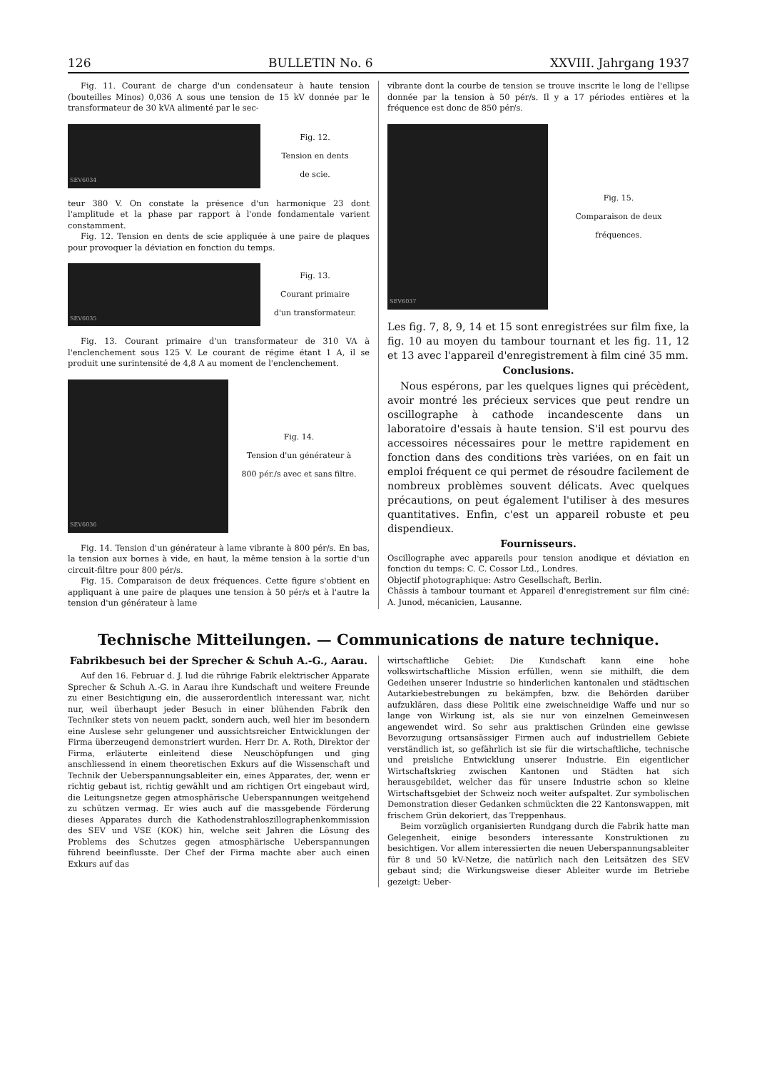126 BULLETIN No. 6 XXVIII. Jahrgang 1937
Fig. 11. Courant de charge d'un condensateur à haute tension (bouteilles Minos) 0,036 A sous une tension de 15 kV donnée par le transformateur de 30 kVA alimenté par le sec-
SEV6034
Fig. 12.
Tension en dents
de scie.
teur 380 V. On constate la présence d'un harmonique 23 dont l'amplitude et la phase par rapport à l'onde fondamentale varient constamment.
Fig. 12. Tension en dents de scie appliquée à une paire de plaques pour provoquer la déviation en fonction du temps.
SEV6035
Fig. 13.
Courant primaire
d'un transformateur.
Fig. 13. Courant primaire d'un transformateur de 310 VA à l'enclenchement sous 125 V. Le courant de régime étant 1 A, il se produit une surintensité de 4,8 A au moment de l'enclenchement.
SEV6036
Fig. 14.
Tension d'un générateur à
800 pér./s avec et sans filtre.
Fig. 14. Tension d'un générateur à lame vibrante à 800 pér/s. En bas, la tension aux bornes à vide, en haut, la même tension à la sortie d'un circuit-filtre pour 800 pér/s.
Fig. 15. Comparaison de deux fréquences. Cette figure s'obtient en appliquant à une paire de plaques une tension à 50 pér/s et à l'autre la tension d'un générateur à lame
vibrante dont la courbe de tension se trouve inscrite le long de l'ellipse donnée par la tension à 50 pér/s. Il y a 17 périodes entières et la fréquence est donc de 850 pér/s.
SEV6037
Fig. 15.
Comparaison de deux
fréquences.
Les fig. 7, 8, 9, 14 et 15 sont enregistrées sur film fixe, la fig. 10 au moyen du tambour tournant et les fig. 11, 12 et 13 avec l'appareil d'enregistrement à film ciné 35 mm.
Conclusions.
Nous espérons, par les quelques lignes qui précèdent, avoir montré les précieux services que peut rendre un oscillographe à cathode incandescente dans un laboratoire d'essais à haute tension. S'il est pourvu des accessoires nécessaires pour le mettre rapidement en fonction dans des conditions très variées, on en fait un emploi fréquent ce qui permet de résoudre facilement de nombreux problèmes souvent délicats. Avec quelques précautions, on peut également l'utiliser à des mesures quantitatives. Enfin, c'est un appareil robuste et peu dispendieux.
Fournisseurs.
Oscillographe avec appareils pour tension anodique et déviation en fonction du temps: C. C. Cossor Ltd., Londres.
Objectif photographique: Astro Gesellschaft, Berlin.
Châssis à tambour tournant et Appareil d'enregistrement sur film ciné: A. Junod, mécanicien, Lausanne.
Technische Mitteilungen. — Communications de nature technique.
Fabrikbesuch bei der Sprecher & Schuh A.-G., Aarau.
Auf den 16. Februar d. J. lud die rührige Fabrik elektrischer Apparate Sprecher & Schuh A.-G. in Aarau ihre Kundschaft und weitere Freunde zu einer Besichtigung ein, die ausserordentlich interessant war, nicht nur, weil überhaupt jeder Besuch in einer blühenden Fabrik den Techniker stets von neuem packt, sondern auch, weil hier im besondern eine Auslese sehr gelungener und aussichtsreicher Entwicklungen der Firma überzeugend demonstriert wurden. Herr Dr. A. Roth, Direktor der Firma, erläuterte einleitend diese Neuschöpfungen und ging anschliessend in einem theoretischen Exkurs auf die Wissenschaft und Technik der Ueberspannungsableiter ein, eines Apparates, der, wenn er richtig gebaut ist, richtig gewählt und am richtigen Ort eingebaut wird, die Leitungsnetze gegen atmosphärische Ueberspannungen weitgehend zu schützen vermag. Er wies auch auf die massgebende Förderung dieses Apparates durch die Kathodenstrahloszillographenkommission des SEV und VSE (KOK) hin, welche seit Jahren die Lösung des Problems des Schutzes gegen atmosphärische Ueberspannungen führend beeinflusste. Der Chef der Firma machte aber auch einen Exkurs auf das
wirtschaftliche Gebiet: Die Kundschaft kann eine hohe volkswirtschaftliche Mission erfüllen, wenn sie mithilft, die dem Gedeihen unserer Industrie so hinderlichen kantonalen und städtischen Autarkiebestrebungen zu bekämpfen, bzw. die Behörden darüber aufzuklären, dass diese Politik eine zweischneidige Waffe und nur so lange von Wirkung ist, als sie nur von einzelnen Gemeinwesen angewendet wird. So sehr aus praktischen Gründen eine gewisse Bevorzugung ortsansässiger Firmen auch auf industriellem Gebiete verständlich ist, so gefährlich ist sie für die wirtschaftliche, technische und preisliche Entwicklung unserer Industrie. Ein eigentlicher Wirtschaftskrieg zwischen Kantonen und Städten hat sich herausgebildet, welcher das für unsere Industrie schon so kleine Wirtschaftsgebiet der Schweiz noch weiter aufspaltet. Zur symbolischen Demonstration dieser Gedanken schmückten die 22 Kantonswappen, mit frischem Grün dekoriert, das Treppenhaus.
Beim vorzüglich organisierten Rundgang durch die Fabrik hatte man Gelegenheit, einige besonders interessante Konstruktionen zu besichtigen. Vor allem interessierten die neuen Ueberspannungsableiter für 8 und 50 kV-Netze, die natürlich nach den Leitsätzen des SEV gebaut sind; die Wirkungsweise dieser Ableiter wurde im Betriebe gezeigt: Ueber-